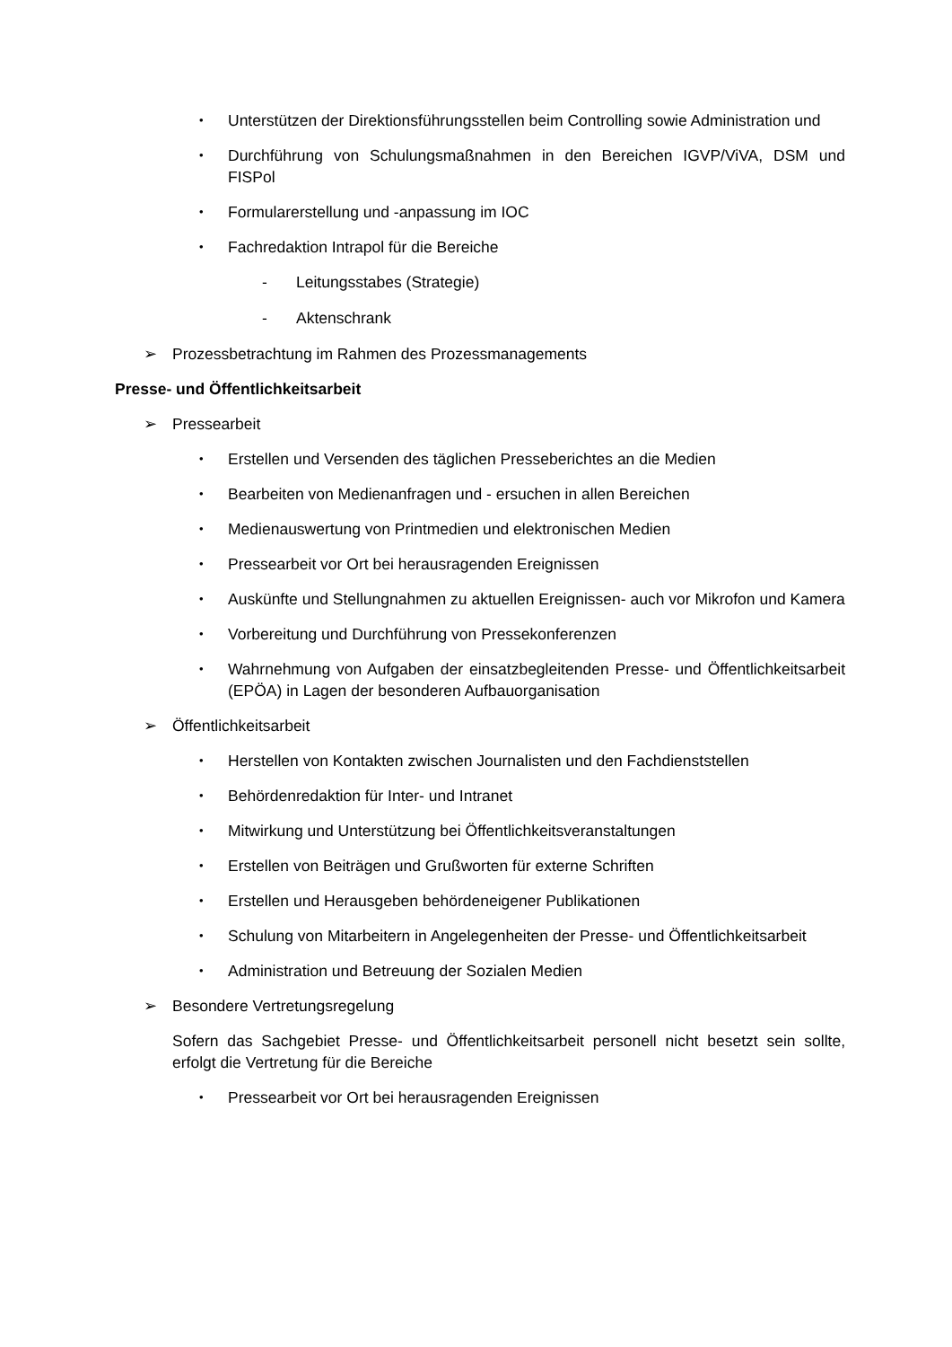• Unterstützen der Direktionsführungsstellen beim Controlling sowie Administration und
• Durchführung von Schulungsmaßnahmen in den Bereichen IGVP/ViVA, DSM und FISPol
• Formularerstellung und -anpassung im IOC
• Fachredaktion Intrapol für die Bereiche
- Leitungsstabes (Strategie)
- Aktenschrank
➢ Prozessbetrachtung im Rahmen des Prozessmanagements
Presse- und Öffentlichkeitsarbeit
➢ Pressearbeit
• Erstellen und Versenden des täglichen Presseberichtes an die Medien
• Bearbeiten von Medienanfragen und - ersuchen in allen Bereichen
• Medienauswertung von Printmedien und elektronischen Medien
• Pressearbeit vor Ort bei herausragenden Ereignissen
• Auskünfte und Stellungnahmen zu aktuellen Ereignissen- auch vor Mikrofon und Kamera
• Vorbereitung und Durchführung von Pressekonferenzen
• Wahrnehmung von Aufgaben der einsatzbegleitenden Presse- und Öffentlichkeitsarbeit (EPÖA) in Lagen der besonderen Aufbauorganisation
➢ Öffentlichkeitsarbeit
• Herstellen von Kontakten zwischen Journalisten und den Fachdienststellen
• Behördenredaktion für Inter- und Intranet
• Mitwirkung und Unterstützung bei Öffentlichkeitsveranstaltungen
• Erstellen von Beiträgen und Grußworten für externe Schriften
• Erstellen und Herausgeben behördeneigener Publikationen
• Schulung von Mitarbeitern in Angelegenheiten der Presse- und Öffentlichkeitsarbeit
• Administration und Betreuung der Sozialen Medien
➢ Besondere Vertretungsregelung
Sofern das Sachgebiet Presse- und Öffentlichkeitsarbeit personell nicht besetzt sein sollte, erfolgt die Vertretung für die Bereiche
• Pressearbeit vor Ort bei herausragenden Ereignissen